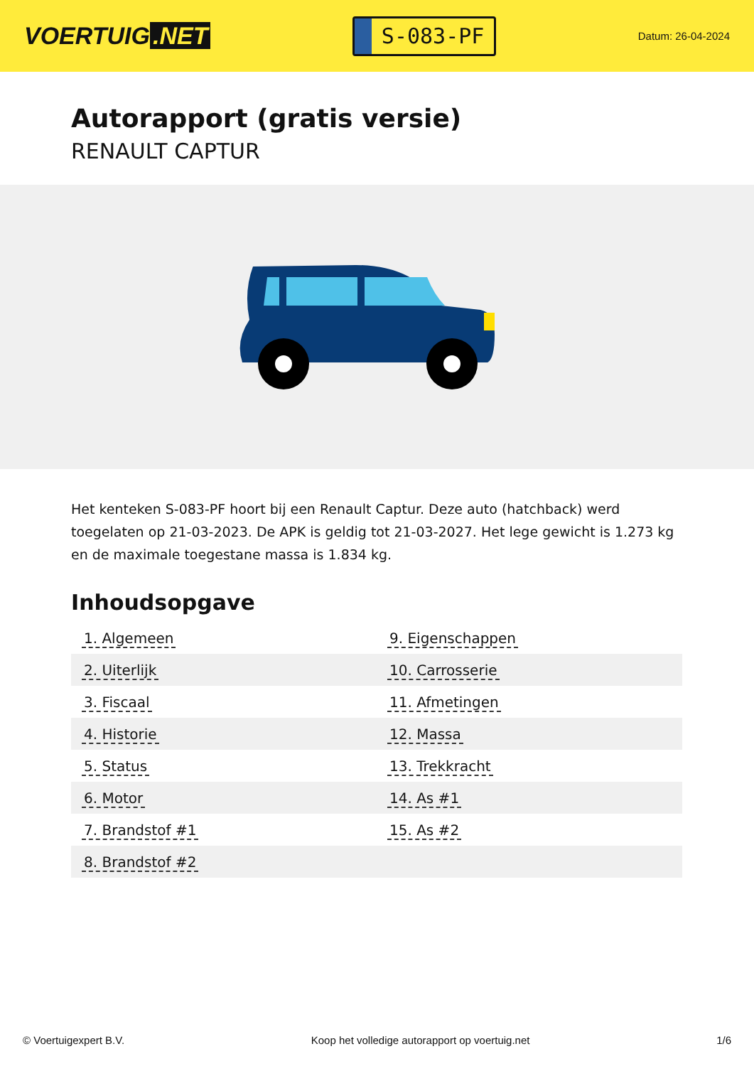VOERTUIG.NET
S-083-PF
Datum: 26-04-2024
Autorapport (gratis versie)
RENAULT CAPTUR
Het kenteken S-083-PF hoort bij een Renault Captur. Deze auto (hatchback) werd toegelaten op 21-03-2023. De APK is geldig tot 21-03-2027. Het lege gewicht is 1.273 kg en de maximale toegestane massa is 1.834 kg.
Inhoudsopgave
| 1. Algemeen | 9. Eigenschappen |
| 2. Uiterlijk | 10. Carrosserie |
| 3. Fiscaal | 11. Afmetingen |
| 4. Historie | 12. Massa |
| 5. Status | 13. Trekkracht |
| 6. Motor | 14. As #1 |
| 7. Brandstof #1 | 15. As #2 |
| 8. Brandstof #2 | |
© Voertuigexpert B.V. Koop het volledige autorapport op voertuig.net 1/6